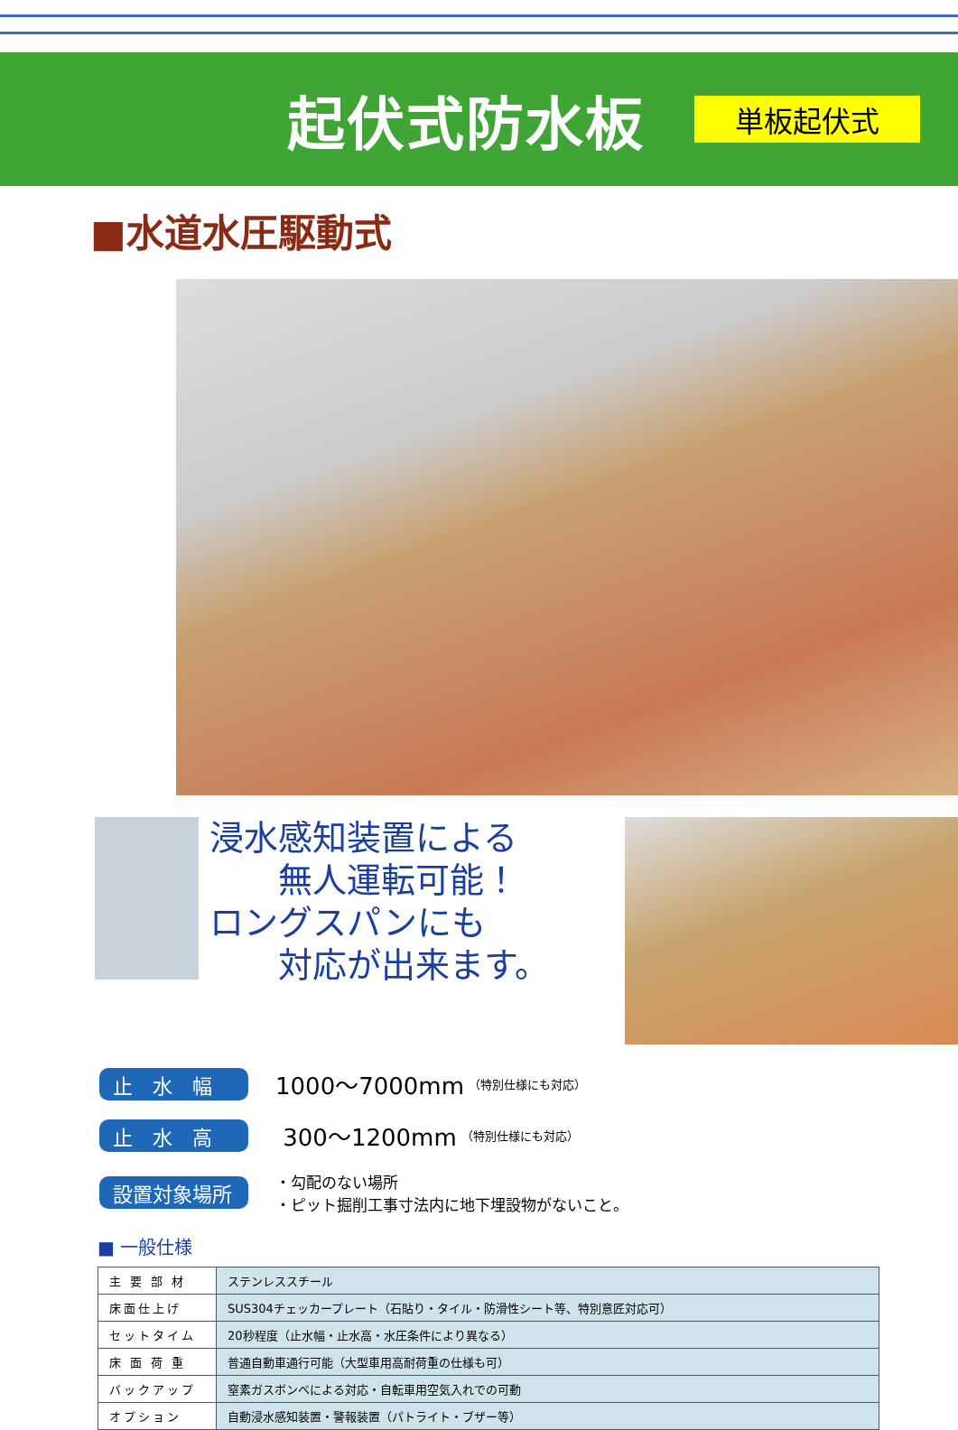起伏式防水板
単板起伏式
■水道水圧駆動式
浸水感知装置による
  無人運転可能！
ロングスパンにも
  対応が出来ます。
止　水　幅
1000～7000mm （特別仕様にも対応）
止　水　高
300～1200mm （特別仕様にも対応）
設置対象場所
・勾配のない場所
・ピット掘削工事寸法内に地下埋設物がないこと。
■ 一般仕様
| 主 要 部 材 | ステンレススチール |
| 床面仕上げ | SUS304チェッカープレート（石貼り・タイル・防滑性シート等、特別意匠対応可） |
| セットタイム | 20秒程度（止水幅・止水高・水圧条件により異なる） |
| 床 面 荷 重 | 普通自動車通行可能（大型車用高耐荷重の仕様も可） |
| バックアップ | 窒素ガスボンベによる対応・自転車用空気入れでの可動 |
| オプション | 自動浸水感知装置・警報装置（パトライト・ブザー等） |